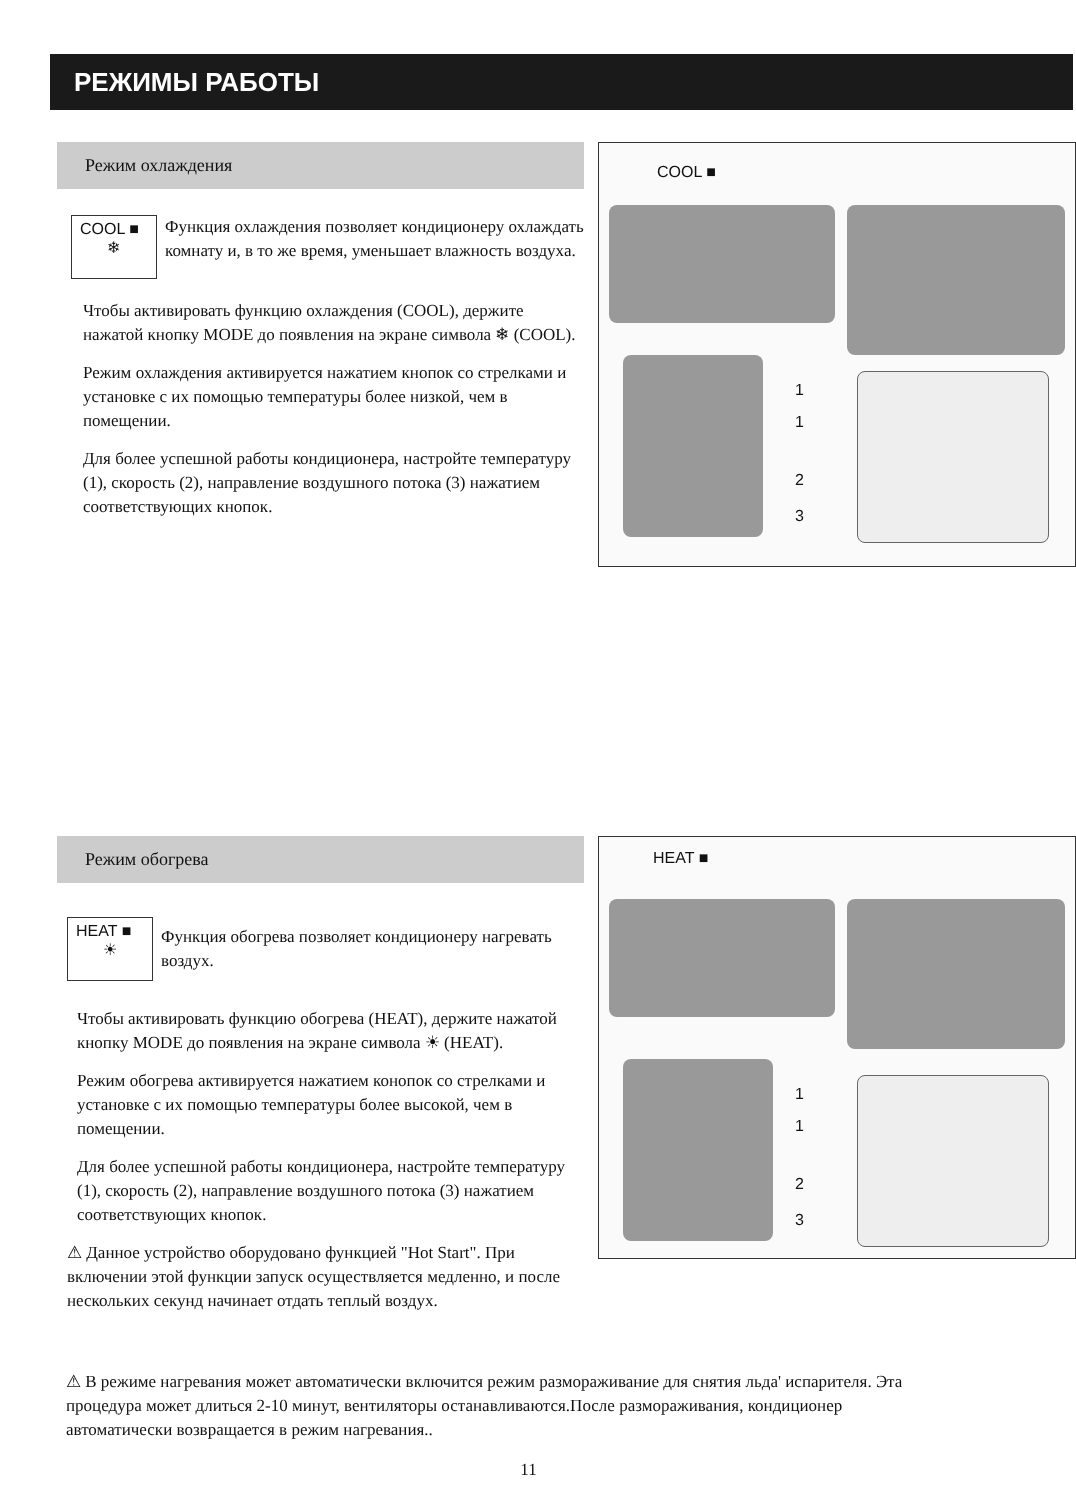РЕЖИМЫ РАБОТЫ
Режим охлаждения
COOL ■
❄
Функция охлаждения позволяет кондиционеру охлаждать комнату и, в то же время, уменьшает влажность воздуха.
Чтобы активировать функцию охлаждения (COOL), держите нажатой кнопку MODE до появления на экране символа ❄ (COOL).
Режим охлаждения активируется нажатием кнопок со стрелками и установке с их помощью температуры более низкой, чем в помещении.
Для более успешной работы кондиционера, настройте температуру (1), скорость (2), направление воздушного потока (3) нажатием соответствующих кнопок.
COOL ■
1
1
2
3
Режим обогрева
HEAT ■
☀
Функция обогрева позволяет кондиционеру нагревать воздух.
Чтобы активировать функцию обогрева (HEAT), держите нажатой кнопку MODE до появления на экране символа ☀ (HEAT).
Режим обогрева активируется нажатием конопок со стрелками и установке с их помощью температуры более высокой, чем в помещении.
Для более успешной работы кондиционера, настройте температуру (1), скорость (2), направление воздушного потока (3) нажатием соответствующих кнопок.
⚠ Данное устройство оборудовано функцией "Hot Start". При включении этой функции запуск осуществляется медленно, и после нескольких секунд начинает отдать теплый воздух.
⚠ В режиме нагревания может автоматически включится режим размораживание для снятия льда' испарителя. Эта процедура может длиться 2-10 минут, вентиляторы останавливаются.После размораживания, кондиционер автоматически возвращается в режим нагревания..
HEAT ■
1
1
2
3
11